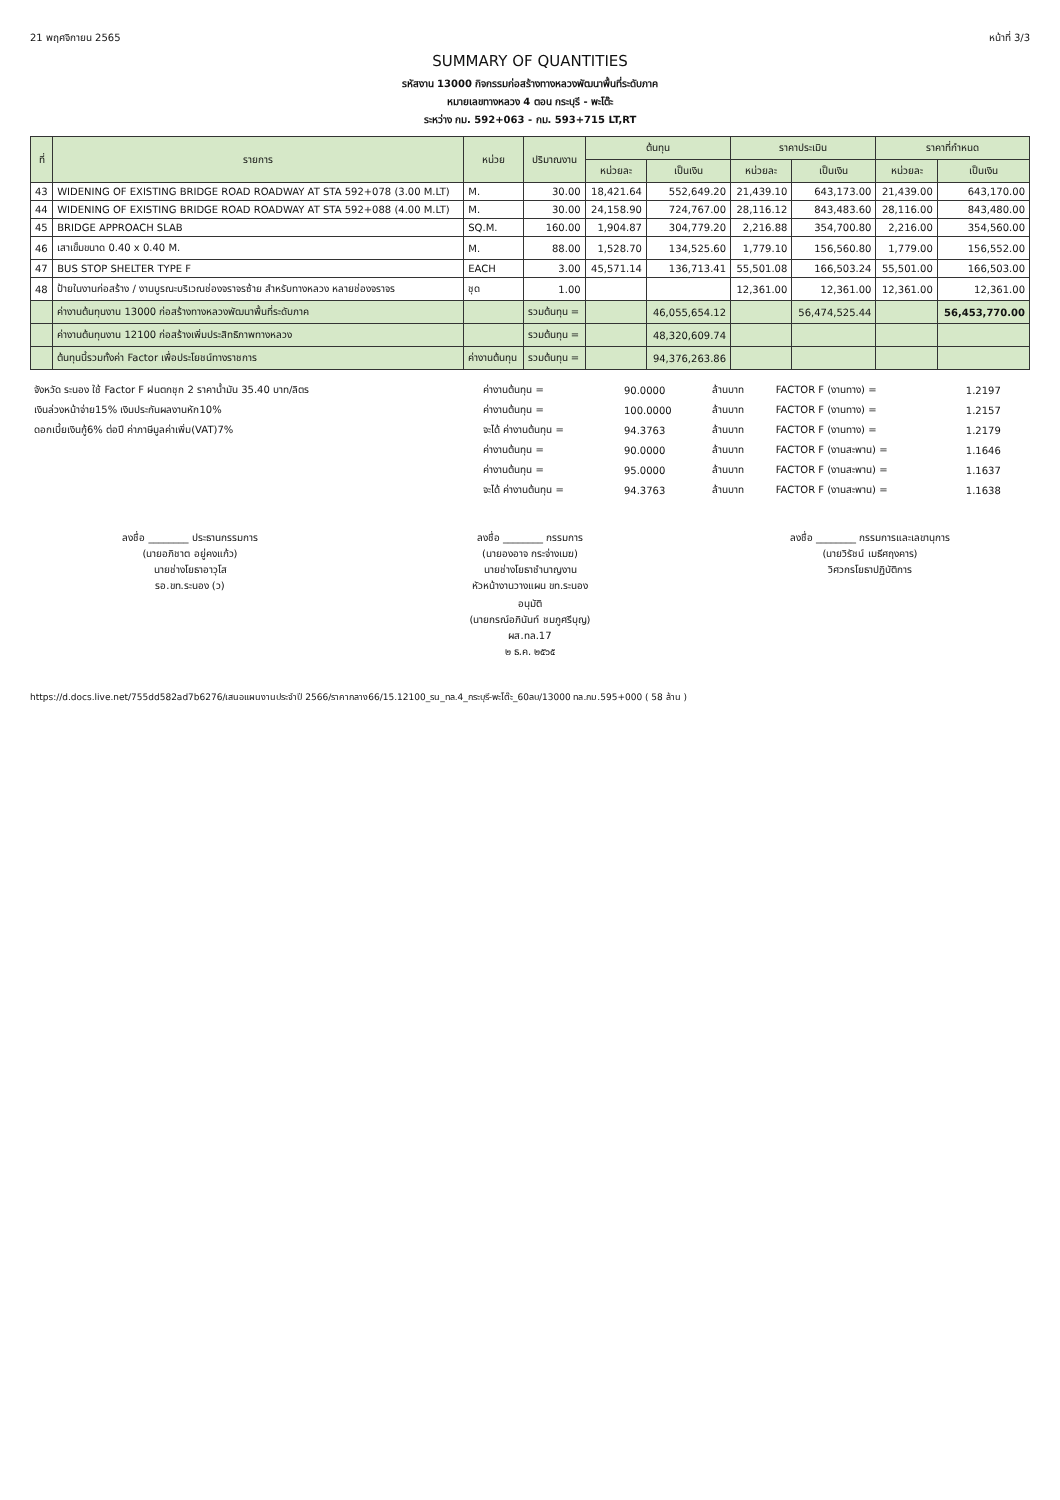21 พฤศจิกายน 2565 หน้าที่ 3/3
SUMMARY OF QUANTITIES
รหัสงาน 13000 กิจกรรมก่อสร้างทางหลวงพัฒนาพื้นที่ระดับภาค
หมายเลขทางหลวง 4 ตอน กระบุรี - พะโต๊ะ
ระหว่าง กม. 592+063 - กม. 593+715 LT,RT
| ที่ | รายการ | หน่วย | ปริมาณงาน | ต้นทุน | | ราคาประเมิน | | ราคาที่กำหนด | |
| --- | --- | --- | --- | --- | --- | --- | --- | --- | --- |
| | | | | หน่วยละ | เป็นเงิน | หน่วยละ | เป็นเงิน | หน่วยละ | เป็นเงิน |
| 43 | WIDENING OF EXISTING BRIDGE ROAD ROADWAY AT STA 592+078 (3.00 M.LT) | M. | 30.00 | 18,421.64 | 552,649.20 | 21,439.10 | 643,173.00 | 21,439.00 | 643,170.00 |
| 44 | WIDENING OF EXISTING BRIDGE ROAD ROADWAY AT STA 592+088 (4.00 M.LT) | M. | 30.00 | 24,158.90 | 724,767.00 | 28,116.12 | 843,483.60 | 28,116.00 | 843,480.00 |
| 45 | BRIDGE APPROACH SLAB | SQ.M. | 160.00 | 1,904.87 | 304,779.20 | 2,216.88 | 354,700.80 | 2,216.00 | 354,560.00 |
| 46 | เสาเข็มขนาด 0.40 x 0.40 M. | M. | 88.00 | 1,528.70 | 134,525.60 | 1,779.10 | 156,560.80 | 1,779.00 | 156,552.00 |
| 47 | BUS STOP SHELTER TYPE F | EACH | 3.00 | 45,571.14 | 136,713.41 | 55,501.08 | 166,503.24 | 55,501.00 | 166,503.00 |
| 48 | ป้ายในงานก่อสร้าง / งานบูรณะบริเวณช่องจราจรซ้าย สำหรับทางหลวง หลายช่องจราจร | ชุด | 1.00 | | | 12,361.00 | 12,361.00 | 12,361.00 | 12,361.00 |
| | ค่างานต้นทุนงาน 13000 ก่อสร้างทางหลวงพัฒนาพื้นที่ระดับภาค | | รวมต้นทุน = | | 46,055,654.12 | | 56,474,525.44 | | 56,453,770.00 |
| | ค่างานต้นทุนงาน 12100 ก่อสร้างเพิ่มประสิทธิภาพทางหลวง | | รวมต้นทุน = | | 48,320,609.74 | | | | |
| | ต้นทุนนี้รวมทั้งค่า Factor เพื่อประโยชน์ทางราชการ | ค่างานต้นทุน | รวมต้นทุน = | | 94,376,263.86 | | | | |
| จังหวัด ระนอง ใช้ Factor F ฝนตกชุก 2 ราคาน้ำมัน 35.40 บาท/ลิตร | ค่างานต้นทุน = | 90.0000 | ล้านบาท | FACTOR F (งานทาง) = | 1.2197 |
| เงินล่วงหน้าจ่าย15% เงินประกันผลงานหัก10% | ค่างานต้นทุน = | 100.0000 | ล้านบาท | FACTOR F (งานทาง) = | 1.2157 |
| ดอกเบี้ยเงินกู้6% ต่อปี ค่าภาษีมูลค่าเพิ่ม(VAT)7% | จะได้ ค่างานต้นทุน = | 94.3763 | ล้านบาท | FACTOR F (งานทาง) = | 1.2179 |
| | ค่างานต้นทุน = | 90.0000 | ล้านบาท | FACTOR F (งานสะพาน) = | 1.1646 |
| | ค่างานต้นทุน = | 95.0000 | ล้านบาท | FACTOR F (งานสะพาน) = | 1.1637 |
| | จะได้ ค่างานต้นทุน = | 94.3763 | ล้านบาท | FACTOR F (งานสะพาน) = | 1.1638 |
ลงชื่อ ________ ประธานกรรมการ
(นายอภิชาต อยู่คงแก้ว)
นายช่างโยธาอาวุโส
รอ.ขท.ระนอง (ว)
ลงชื่อ ________ กรรมการ
(นายองอาจ กระจ่างเมฆ)
นายช่างโยธาชำนาญงาน
หัวหน้างานวางแผน ขท.ระนอง
ลงชื่อ ________ กรรมการและเลขานุการ
(นายวิรัชน์ เมธีศฤงคาร)
วิศวกรโยธาปฏิบัติการ
อนุมัติ
(นายกรณ์อภินันท์ ชมภูศรีบุญ)
ผส.ทล.17
๒ ธ.ค. ๒๕๖๕
https://d.docs.live.net/755dd582ad7b6276/เสนอแผนงานประจำปี 2566/ราคากลาง66/15.12100_รน_ทล.4_กระบุรี-พะโต๊ะ_60ลบ/13000 ทล.กม.595+000 ( 58 ล้าน )